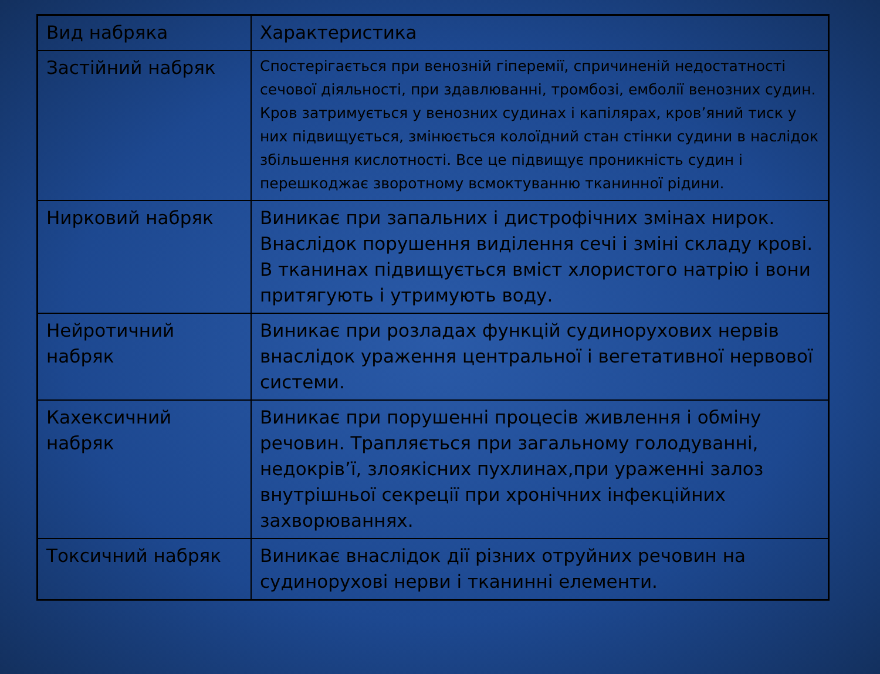| Вид набряка | Характеристика |
| Застійний набряк | Спостерігається при венозній гіперемії, спричиненій недостатності сечової діяльності, при здавлюванні, тромбозі, емболії венозних судин. Кров затримується у венозних судинах і капілярах, кров’яний тиск у них підвищується, змінюється колоїдний стан стінки судини в наслідок збільшення кислотності. Все це підвищує проникність судин і перешкоджає зворотному всмоктуванню тканинної рідини. |
| Нирковий набряк | Виникає при запальних і дистрофічних змінах нирок. Внаслідок порушення виділення сечі і зміні складу крові. В тканинах підвищується вміст хлористого натрію і вони притягують і утримують воду. |
| Нейротичний набряк | Виникає при розладах функцій судинорухових нервів внаслідок ураження центральної і вегетативної нервової системи. |
| Кахексичний набряк | Виникає при порушенні процесів живлення і обміну речовин. Трапляється при загальному голодуванні, недокрів’ї, злоякісних пухлинах,при ураженні залоз внутрішньої секреції при хронічних інфекційних захворюваннях. |
| Токсичний набряк | Виникає внаслідок дії різних отруйних речовин на судинорухові нерви і тканинні елементи. |